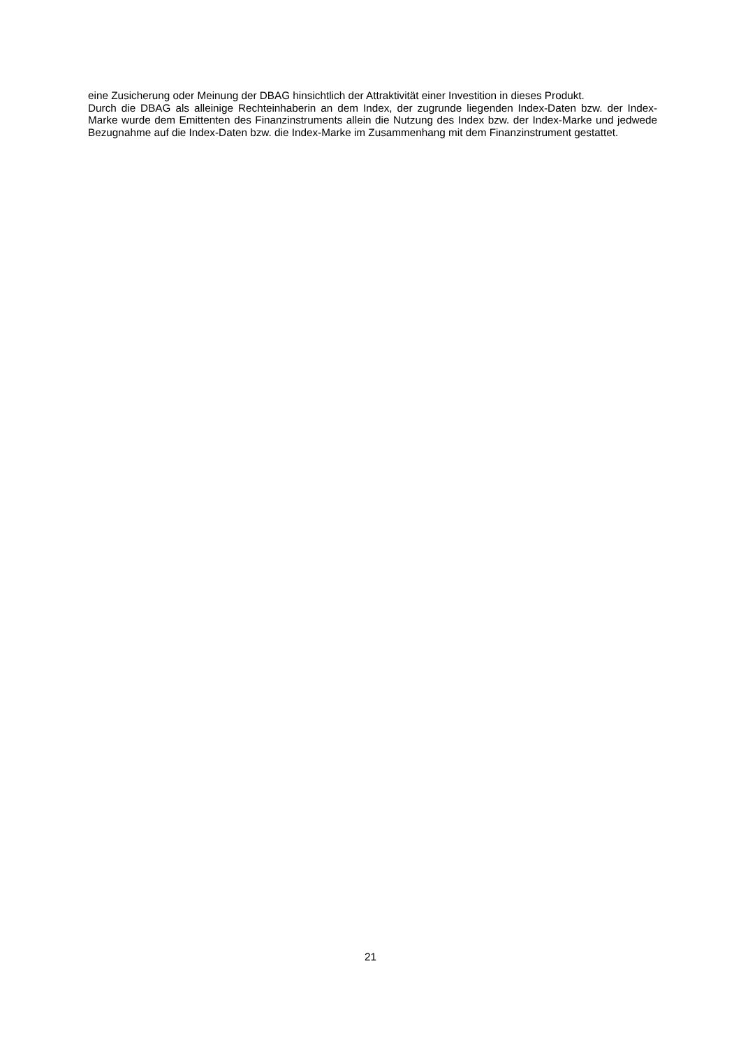eine Zusicherung oder Meinung der DBAG hinsichtlich der Attraktivität einer Investition in dieses Produkt.
Durch die DBAG als alleinige Rechteinhaberin an dem Index, der zugrunde liegenden Index-Daten bzw. der Index-Marke wurde dem Emittenten des Finanzinstruments allein die Nutzung des Index bzw. der Index-Marke und jedwede Bezugnahme auf die Index-Daten bzw. die Index-Marke im Zusammenhang mit dem Finanzinstrument gestattet.
21